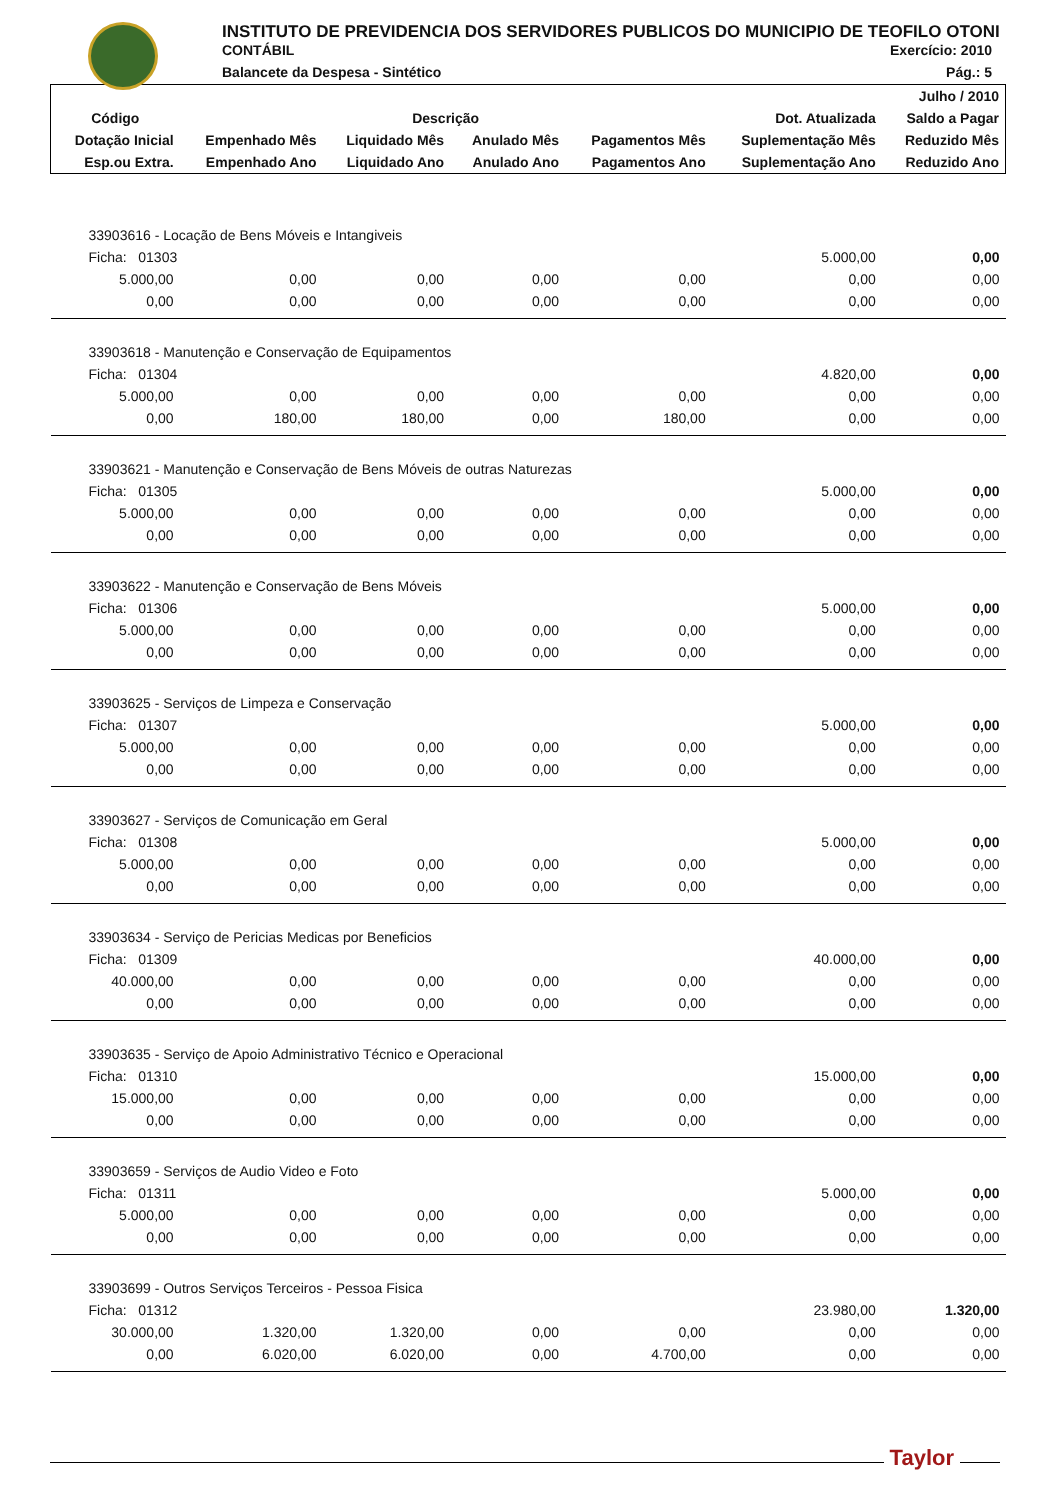INSTITUTO DE PREVIDENCIA DOS SERVIDORES PUBLICOS DO MUNICIPIO DE TEOFILO OTONI
CONTÁBIL Exercício: 2010
Balancete da Despesa - Sintético Pág.: 5
| | | | | | | Julho / 2010 |
| --- | --- | --- | --- | --- | --- | --- |
| Código | Descrição | | | | Dot. Atualizada | Saldo a Pagar |
| Dotação Inicial | Empenhado Mês | Liquidado Mês | Anulado Mês | Pagamentos Mês | Suplementação Mês | Reduzido Mês |
| Esp.ou Extra. | Empenhado Ano | Liquidado Ano | Anulado Ano | Pagamentos Ano | Suplementação Ano | Reduzido Ano |
| 33903616 - Locação de Bens Móveis e Intangiveis | | | | | | |
| Ficha: 01303 | | | | | 5.000,00 | 0,00 |
| 5.000,00 | 0,00 | 0,00 | 0,00 | 0,00 | 0,00 | 0,00 |
| 0,00 | 0,00 | 0,00 | 0,00 | 0,00 | 0,00 | 0,00 |
| 33903618 - Manutenção e Conservação de Equipamentos | | | | | | |
| Ficha: 01304 | | | | | 4.820,00 | 0,00 |
| 5.000,00 | 0,00 | 0,00 | 0,00 | 0,00 | 0,00 | 0,00 |
| 0,00 | 180,00 | 180,00 | 0,00 | 180,00 | 0,00 | 0,00 |
| 33903621 - Manutenção e Conservação de Bens Móveis de outras Naturezas | | | | | | |
| Ficha: 01305 | | | | | 5.000,00 | 0,00 |
| 5.000,00 | 0,00 | 0,00 | 0,00 | 0,00 | 0,00 | 0,00 |
| 0,00 | 0,00 | 0,00 | 0,00 | 0,00 | 0,00 | 0,00 |
| 33903622 - Manutenção e Conservação de Bens Móveis | | | | | | |
| Ficha: 01306 | | | | | 5.000,00 | 0,00 |
| 5.000,00 | 0,00 | 0,00 | 0,00 | 0,00 | 0,00 | 0,00 |
| 0,00 | 0,00 | 0,00 | 0,00 | 0,00 | 0,00 | 0,00 |
| 33903625 - Serviços de Limpeza e Conservação | | | | | | |
| Ficha: 01307 | | | | | 5.000,00 | 0,00 |
| 5.000,00 | 0,00 | 0,00 | 0,00 | 0,00 | 0,00 | 0,00 |
| 0,00 | 0,00 | 0,00 | 0,00 | 0,00 | 0,00 | 0,00 |
| 33903627 - Serviços de Comunicação em Geral | | | | | | |
| Ficha: 01308 | | | | | 5.000,00 | 0,00 |
| 5.000,00 | 0,00 | 0,00 | 0,00 | 0,00 | 0,00 | 0,00 |
| 0,00 | 0,00 | 0,00 | 0,00 | 0,00 | 0,00 | 0,00 |
| 33903634 - Serviço de Pericias Medicas por Beneficios | | | | | | |
| Ficha: 01309 | | | | | 40.000,00 | 0,00 |
| 40.000,00 | 0,00 | 0,00 | 0,00 | 0,00 | 0,00 | 0,00 |
| 0,00 | 0,00 | 0,00 | 0,00 | 0,00 | 0,00 | 0,00 |
| 33903635 - Serviço de Apoio Administrativo Técnico e Operacional | | | | | | |
| Ficha: 01310 | | | | | 15.000,00 | 0,00 |
| 15.000,00 | 0,00 | 0,00 | 0,00 | 0,00 | 0,00 | 0,00 |
| 0,00 | 0,00 | 0,00 | 0,00 | 0,00 | 0,00 | 0,00 |
| 33903659 - Serviços de Audio Video e Foto | | | | | | |
| Ficha: 01311 | | | | | 5.000,00 | 0,00 |
| 5.000,00 | 0,00 | 0,00 | 0,00 | 0,00 | 0,00 | 0,00 |
| 0,00 | 0,00 | 0,00 | 0,00 | 0,00 | 0,00 | 0,00 |
| 33903699 - Outros Serviços Terceiros - Pessoa Fisica | | | | | | |
| Ficha: 01312 | | | | | 23.980,00 | 1.320,00 |
| 30.000,00 | 1.320,00 | 1.320,00 | 0,00 | 0,00 | 0,00 | 0,00 |
| 0,00 | 6.020,00 | 6.020,00 | 0,00 | 4.700,00 | 0,00 | 0,00 |
Taylor